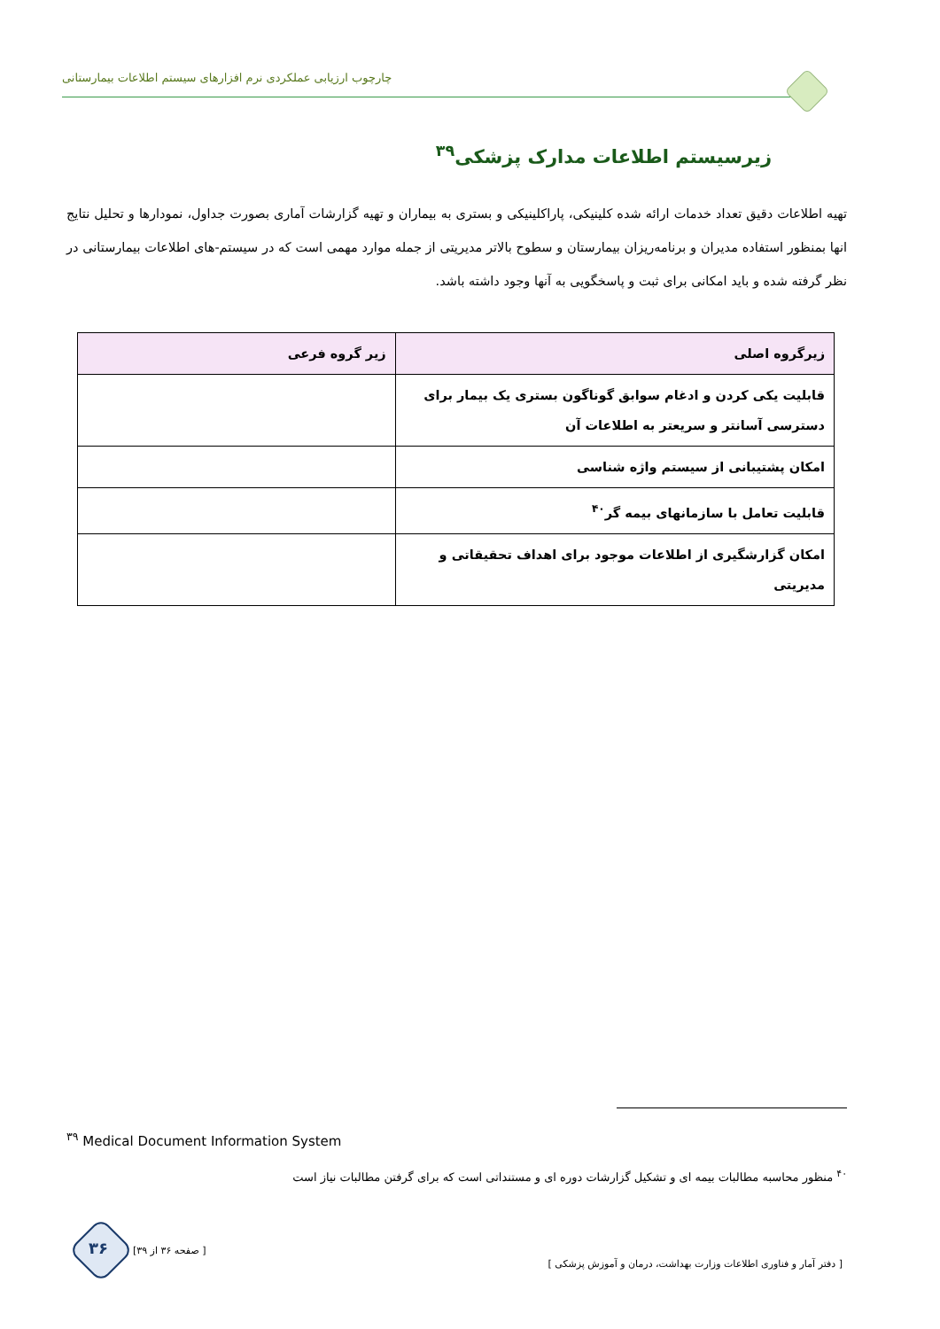چارچوب ارزیابی عملکردی نرم افزارهای سیستم اطلاعات بیمارستانی
زیرسیستم اطلاعات مدارک پزشکی<sup>۳۹</sup>
تهیه اطلاعات دقیق تعداد خدمات ارائه شده کلینیکی، پاراکلینیکی و بستری به بیماران و تهیه گزارشات آماری بصورت جداول، نمودارها و تحلیل نتایج انها بمنظور استفاده مدیران و برنامه‌ریزان بیمارستان و سطوح بالاتر مدیریتی از جمله موارد مهمی است که در سیستم-های اطلاعات بیمارستانی در نظر گرفته شده و باید امکانی برای ثبت و پاسخگویی به آنها وجود داشته باشد.
| زیرگروه اصلی | زیر گروه فرعی |
| --- | --- |
| قابلیت یکی کردن و ادغام سوابق گوناگون بستری یک بیمار برای دسترسی آسانتر و سریعتر به اطلاعات آن | |
| امکان پشتیبانی از سیستم واژه شناسی | |
| قابلیت تعامل با سازمانهای بیمه گر<sup>۴۰</sup> | |
| امکان گزارشگیری از اطلاعات موجود برای اهداف تحقیقاتی و مدیریتی | |
<sup>۳۹</sup> Medical Document Information System
<sup>۴۰</sup> منظور محاسبه مطالبات بیمه ای و تشکیل گزارشات دوره ای و مستنداتی است که برای گرفتن مطالبات نیاز است
۳۶ [ صفحه ۳۶ از ۳۹]
[ دفتر آمار و فناوری اطلاعات وزارت بهداشت، درمان و آموزش پزشکی ]